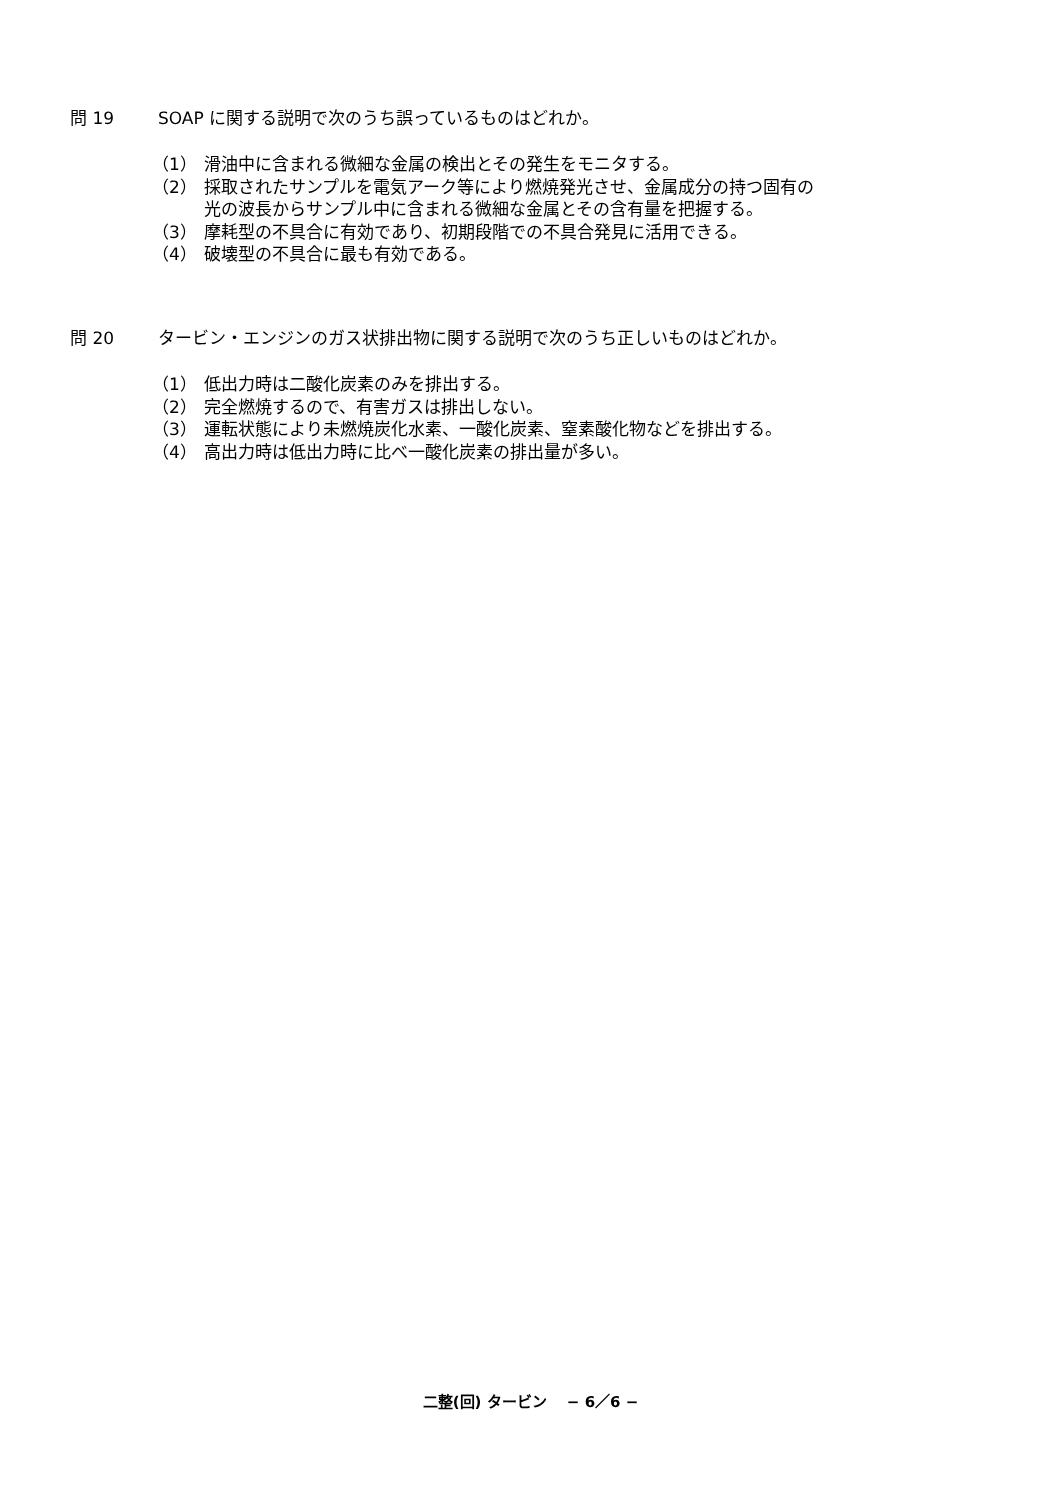問 19 SOAP に関する説明で次のうち誤っているものはどれか。
（1） 滑油中に含まれる微細な金属の検出とその発生をモニタする。
（2） 採取されたサンプルを電気アーク等により燃焼発光させ、金属成分の持つ固有の
光の波長からサンプル中に含まれる微細な金属とその含有量を把握する。
（3） 摩耗型の不具合に有効であり、初期段階での不具合発見に活用できる。
（4） 破壊型の不具合に最も有効である。
問 20 タービン・エンジンのガス状排出物に関する説明で次のうち正しいものはどれか。
（1） 低出力時は二酸化炭素のみを排出する。
（2） 完全燃焼するので、有害ガスは排出しない。
（3） 運転状態により未燃焼炭化水素、一酸化炭素、窒素酸化物などを排出する。
（4） 高出力時は低出力時に比べ一酸化炭素の排出量が多い。
二整(回) タービン　 − 6／6 −